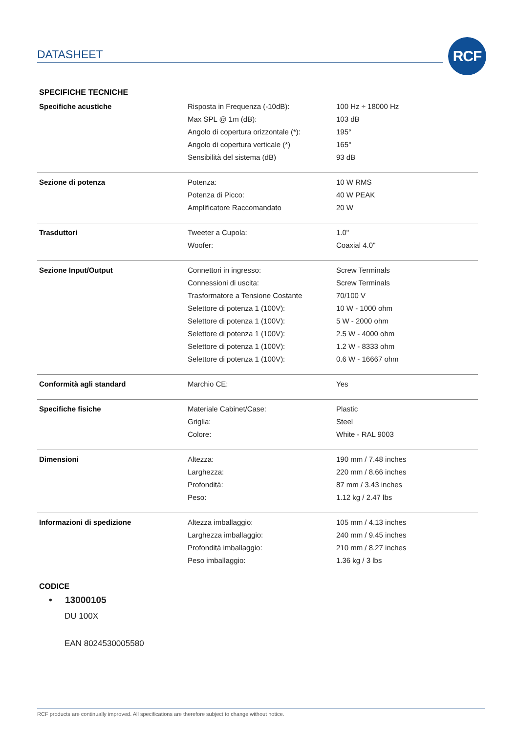DATASHEET RCF
SPECIFICHE TECNICHE
| Specifiche acustiche | Risposta in Frequenza (-10dB): | 100 Hz ÷ 18000 Hz |
| | Max SPL @ 1m (dB): | 103 dB |
| | Angolo di copertura orizzontale (*): | 195° |
| | Angolo di copertura verticale (*) | 165° |
| | Sensibilità del sistema (dB) | 93 dB |
| Sezione di potenza | Potenza: | 10 W RMS |
| | Potenza di Picco: | 40 W PEAK |
| | Amplificatore Raccomandato | 20 W |
| Trasduttori | Tweeter a Cupola: | 1.0" |
| | Woofer: | Coaxial 4.0" |
| Sezione Input/Output | Connettori in ingresso: | Screw Terminals |
| | Connessioni di uscita: | Screw Terminals |
| | Trasformatore a Tensione Costante | 70/100 V |
| | Selettore di potenza 1 (100V): | 10 W - 1000 ohm |
| | Selettore di potenza 1 (100V): | 5 W - 2000 ohm |
| | Selettore di potenza 1 (100V): | 2.5 W - 4000 ohm |
| | Selettore di potenza 1 (100V): | 1.2 W - 8333 ohm |
| | Selettore di potenza 1 (100V): | 0.6 W - 16667 ohm |
| Conformità agli standard | Marchio CE: | Yes |
| Specifiche fisiche | Materiale Cabinet/Case: | Plastic |
| | Griglia: | Steel |
| | Colore: | White - RAL 9003 |
| Dimensioni | Altezza: | 190 mm / 7.48 inches |
| | Larghezza: | 220 mm / 8.66 inches |
| | Profondità: | 87 mm / 3.43 inches |
| | Peso: | 1.12 kg / 2.47 lbs |
| Informazioni di spedizione | Altezza imballaggio: | 105 mm / 4.13 inches |
| | Larghezza imballaggio: | 240 mm / 9.45 inches |
| | Profondità imballaggio: | 210 mm / 8.27 inches |
| | Peso imballaggio: | 1.36 kg / 3 lbs |
CODICE
• 13000105
DU 100X
EAN 8024530005580
RCF products are continually improved. All specifications are therefore subject to change without notice.